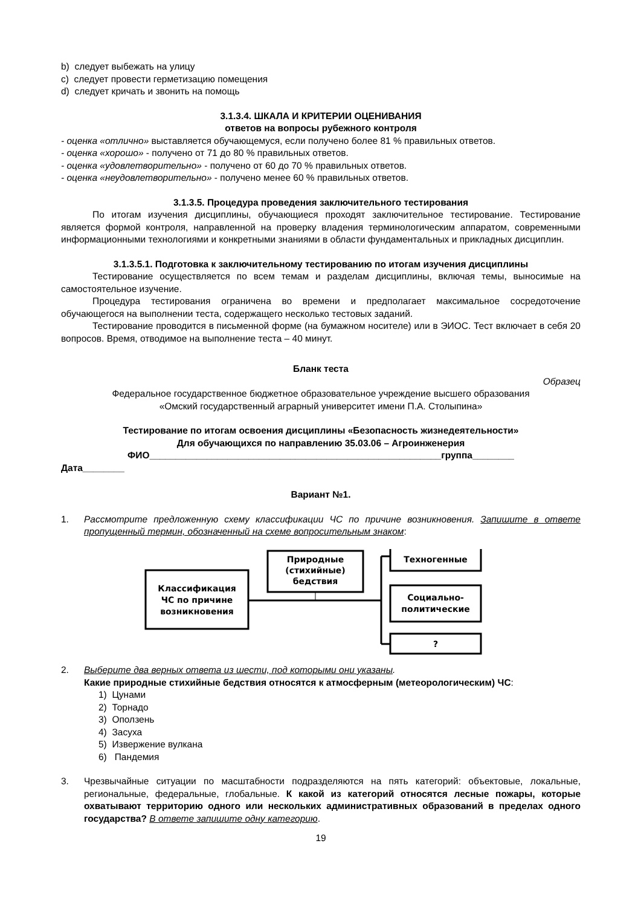b) следует выбежать на улицу
c) следует провести герметизацию помещения
d) следует кричать и звонить на помощь
3.1.3.4. ШКАЛА И КРИТЕРИИ ОЦЕНИВАНИЯ
ответов на вопросы рубежного контроля
- оценка «отлично» выставляется обучающемуся, если получено более 81 % правильных ответов.
- оценка «хорошо» - получено от 71 до 80 % правильных ответов.
- оценка «удовлетворительно» - получено от 60 до 70 % правильных ответов.
- оценка «неудовлетворительно» - получено менее 60 % правильных ответов.
3.1.3.5. Процедура проведения заключительного тестирования
По итогам изучения дисциплины, обучающиеся проходят заключительное тестирование. Тестирование является формой контроля, направленной на проверку владения терминологическим аппаратом, современными информационными технологиями и конкретными знаниями в области фундаментальных и прикладных дисциплин.
3.1.3.5.1. Подготовка к заключительному тестированию по итогам изучения дисциплины
Тестирование осуществляется по всем темам и разделам дисциплины, включая темы, выносимые на самостоятельное изучение.
Процедура тестирования ограничена во времени и предполагает максимальное сосредоточение обучающегося на выполнении теста, содержащего несколько тестовых заданий.
Тестирование проводится в письменной форме (на бумажном носителе) или в ЭИОС. Тест включает в себя 20 вопросов. Время, отводимое на выполнение теста – 40 минут.
Бланк теста
Образец
Федеральное государственное бюджетное образовательное учреждение высшего образования
«Омский государственный аграрный университет имени П.А. Столыпина»
Тестирование по итогам освоения дисциплины «Безопасность жизнедеятельности»
Для обучающихся по направлению 35.03.06 – Агроинженерия
ФИО________________________________________________________группа________
Дата________
Вариант №1.
1. Рассмотрите предложенную схему классификации ЧС по причине возникновения. Запишите в ответе пропущенный термин, обозначенный на схеме вопросительным знаком:
Классификация
ЧС по причине
возникновения
Природные
(стихийные)
бедствия
Техногенные
Социально-
политические
?
2. Выберите два верных ответа из шести, под которыми они указаны.
Какие природные стихийные бедствия относятся к атмосферным (метеорологическим) ЧС:
1) Цунами
2) Торнадо
3) Оползень
4) Засуха
5) Извержение вулкана
6) Пандемия
3. Чрезвычайные ситуации по масштабности подразделяются на пять категорий: объектовые, локальные, региональные, федеральные, глобальные. К какой из категорий относятся лесные пожары, которые охватывают территорию одного или нескольких административных образований в пределах одного государства? В ответе запишите одну категорию.
19